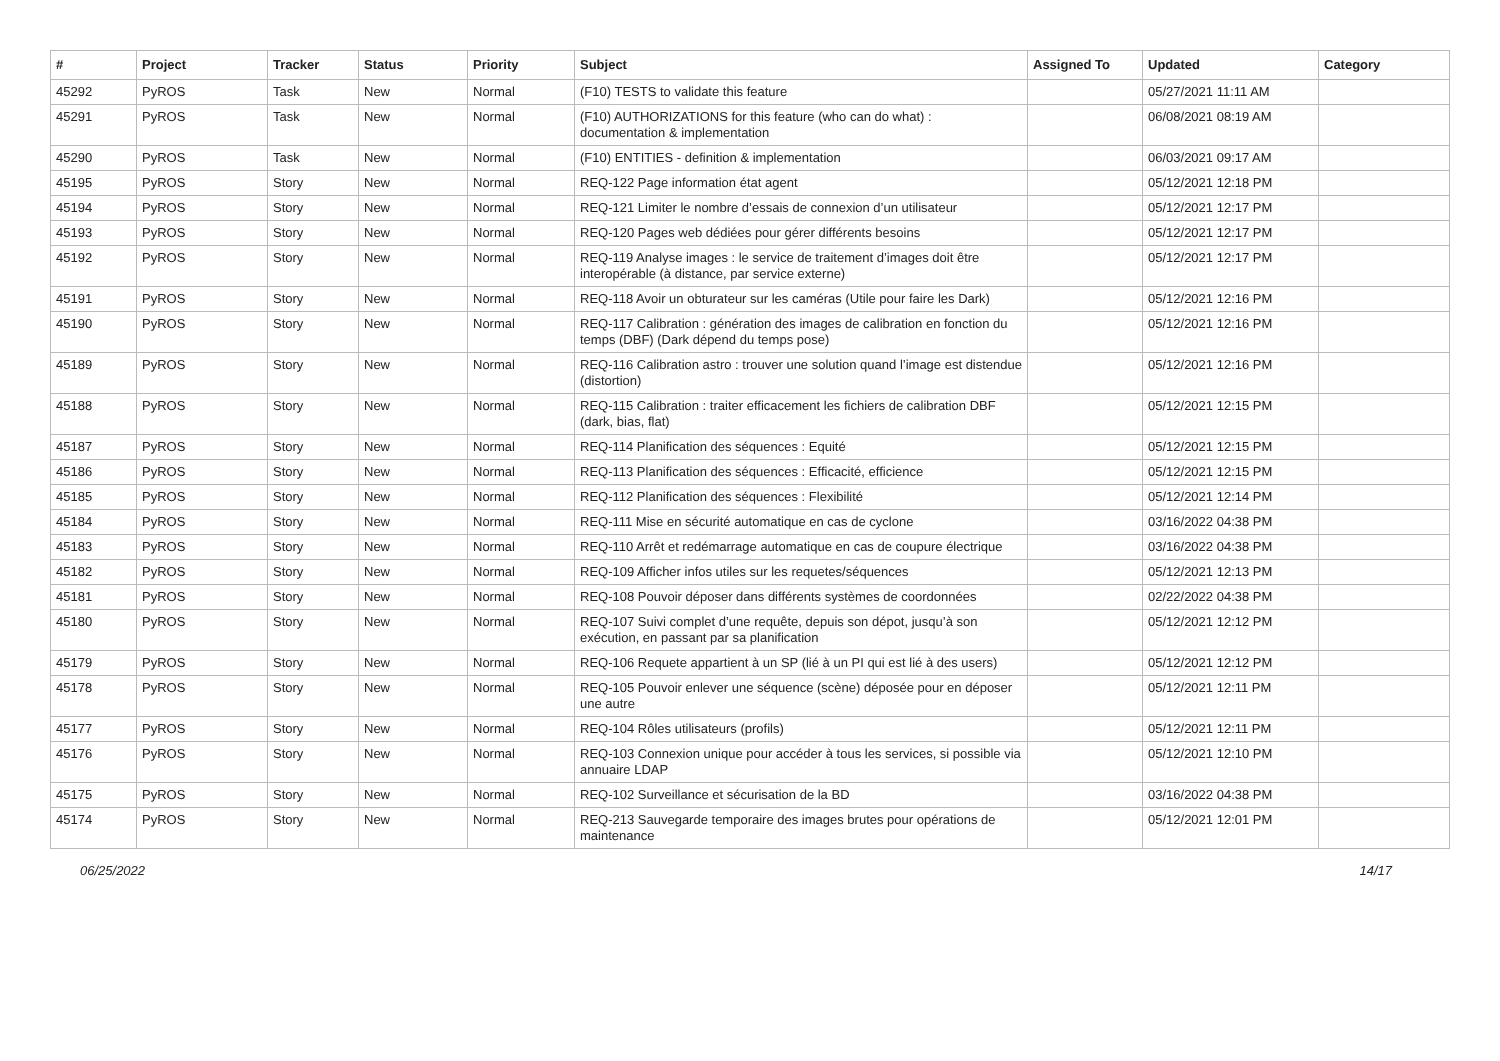| # | Project | Tracker | Status | Priority | Subject | Assigned To | Updated | Category |
| --- | --- | --- | --- | --- | --- | --- | --- | --- |
| 45292 | PyROS | Task | New | Normal | (F10) TESTS to validate this feature | | 05/27/2021 11:11 AM | |
| 45291 | PyROS | Task | New | Normal | (F10) AUTHORIZATIONS for this feature (who can do what) : documentation & implementation | | 06/08/2021 08:19 AM | |
| 45290 | PyROS | Task | New | Normal | (F10) ENTITIES - definition & implementation | | 06/03/2021 09:17 AM | |
| 45195 | PyROS | Story | New | Normal | REQ-122 Page information état agent | | 05/12/2021 12:18 PM | |
| 45194 | PyROS | Story | New | Normal | REQ-121 Limiter le nombre d’essais de connexion d’un utilisateur | | 05/12/2021 12:17 PM | |
| 45193 | PyROS | Story | New | Normal | REQ-120 Pages web dédiées pour gérer différents besoins | | 05/12/2021 12:17 PM | |
| 45192 | PyROS | Story | New | Normal | REQ-119 Analyse images : le service de traitement d’images doit être interopérable (à distance, par service externe) | | 05/12/2021 12:17 PM | |
| 45191 | PyROS | Story | New | Normal | REQ-118 Avoir un obturateur sur les caméras (Utile pour faire les Dark) | | 05/12/2021 12:16 PM | |
| 45190 | PyROS | Story | New | Normal | REQ-117 Calibration : génération des images de calibration en fonction du temps (DBF) (Dark dépend du temps pose) | | 05/12/2021 12:16 PM | |
| 45189 | PyROS | Story | New | Normal | REQ-116 Calibration astro : trouver une solution quand l’image est distendue (distortion) | | 05/12/2021 12:16 PM | |
| 45188 | PyROS | Story | New | Normal | REQ-115 Calibration : traiter efficacement les fichiers de calibration DBF (dark, bias, flat) | | 05/12/2021 12:15 PM | |
| 45187 | PyROS | Story | New | Normal | REQ-114 Planification des séquences : Equité | | 05/12/2021 12:15 PM | |
| 45186 | PyROS | Story | New | Normal | REQ-113 Planification des séquences : Efficacité, efficience | | 05/12/2021 12:15 PM | |
| 45185 | PyROS | Story | New | Normal | REQ-112 Planification des séquences : Flexibilité | | 05/12/2021 12:14 PM | |
| 45184 | PyROS | Story | New | Normal | REQ-111 Mise en sécurité automatique en cas de cyclone | | 03/16/2022 04:38 PM | |
| 45183 | PyROS | Story | New | Normal | REQ-110 Arrêt et redémarrage automatique en cas de coupure électrique | | 03/16/2022 04:38 PM | |
| 45182 | PyROS | Story | New | Normal | REQ-109 Afficher infos utiles sur les requetes/séquences | | 05/12/2021 12:13 PM | |
| 45181 | PyROS | Story | New | Normal | REQ-108 Pouvoir déposer dans différents systèmes de coordonnées | | 02/22/2022 04:38 PM | |
| 45180 | PyROS | Story | New | Normal | REQ-107 Suivi complet d’une requête, depuis son dépot, jusqu’à son exécution, en passant par sa planification | | 05/12/2021 12:12 PM | |
| 45179 | PyROS | Story | New | Normal | REQ-106 Requete appartient à un SP (lié à un PI qui est lié à des users) | | 05/12/2021 12:12 PM | |
| 45178 | PyROS | Story | New | Normal | REQ-105 Pouvoir enlever une séquence (scène) déposée pour en déposer une autre | | 05/12/2021 12:11 PM | |
| 45177 | PyROS | Story | New | Normal | REQ-104 Rôles utilisateurs (profils) | | 05/12/2021 12:11 PM | |
| 45176 | PyROS | Story | New | Normal | REQ-103 Connexion unique pour accéder à tous les services, si possible via annuaire LDAP | | 05/12/2021 12:10 PM | |
| 45175 | PyROS | Story | New | Normal | REQ-102 Surveillance et sécurisation de la BD | | 03/16/2022 04:38 PM | |
| 45174 | PyROS | Story | New | Normal | REQ-213 Sauvegarde temporaire des images brutes pour opérations de maintenance | | 05/12/2021 12:01 PM | |
06/25/2022 14/17